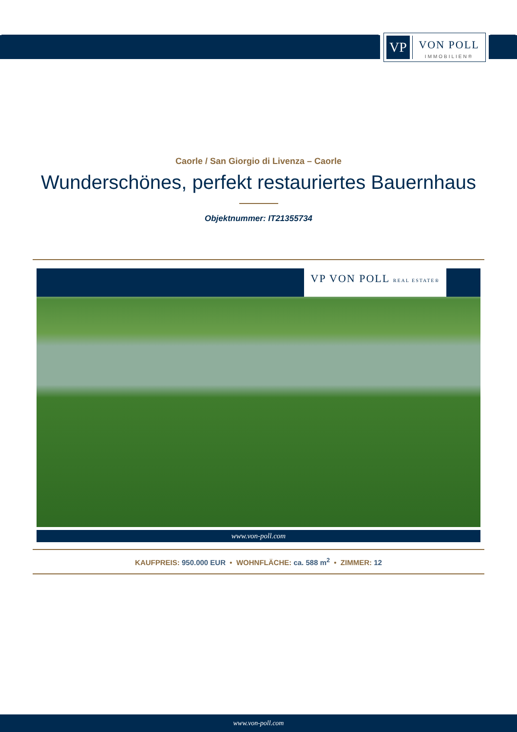VP
VON POLL
IMMOBILIEN®
Caorle / San Giorgio di Livenza – Caorle
Wunderschönes, perfekt restauriertes Bauernhaus
Objektnummer: IT21355734
VP VON POLL REAL ESTATE®
www.von-poll.com
KAUFPREIS: 950.000 EUR • WOHNFLÄCHE: ca. 588 m<sup>2</sup> • ZIMMER: 12
www.von-poll.com